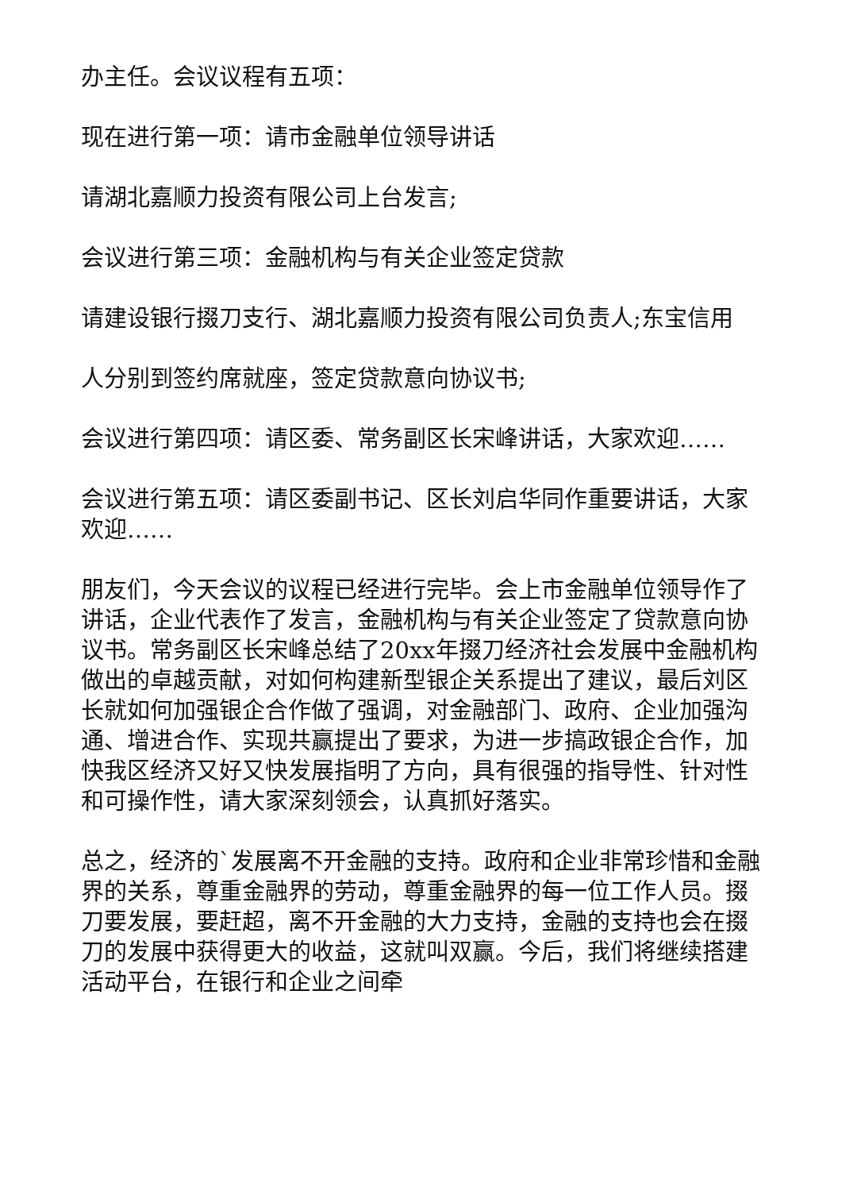办主任。会议议程有五项：
现在进行第一项：请市金融单位领导讲话
请湖北嘉顺力投资有限公司上台发言;
会议进行第三项：金融机构与有关企业签定贷款
请建设银行掇刀支行、湖北嘉顺力投资有限公司负责人;东宝信用
人分别到签约席就座，签定贷款意向协议书;
会议进行第四项：请区委、常务副区长宋峰讲话，大家欢迎……
会议进行第五项：请区委副书记、区长刘启华同作重要讲话，大家欢迎……
朋友们，今天会议的议程已经进行完毕。会上市金融单位领导作了讲话，企业代表作了发言，金融机构与有关企业签定了贷款意向协议书。常务副区长宋峰总结了20xx年掇刀经济社会发展中金融机构做出的卓越贡献，对如何构建新型银企关系提出了建议，最后刘区长就如何加强银企合作做了强调，对金融部门、政府、企业加强沟通、增进合作、实现共赢提出了要求，为进一步搞政银企合作，加快我区经济又好又快发展指明了方向，具有很强的指导性、针对性和可操作性，请大家深刻领会，认真抓好落实。
总之，经济的`发展离不开金融的支持。政府和企业非常珍惜和金融界的关系，尊重金融界的劳动，尊重金融界的每一位工作人员。掇刀要发展，要赶超，离不开金融的大力支持，金融的支持也会在掇刀的发展中获得更大的收益，这就叫双赢。今后，我们将继续搭建活动平台，在银行和企业之间牵